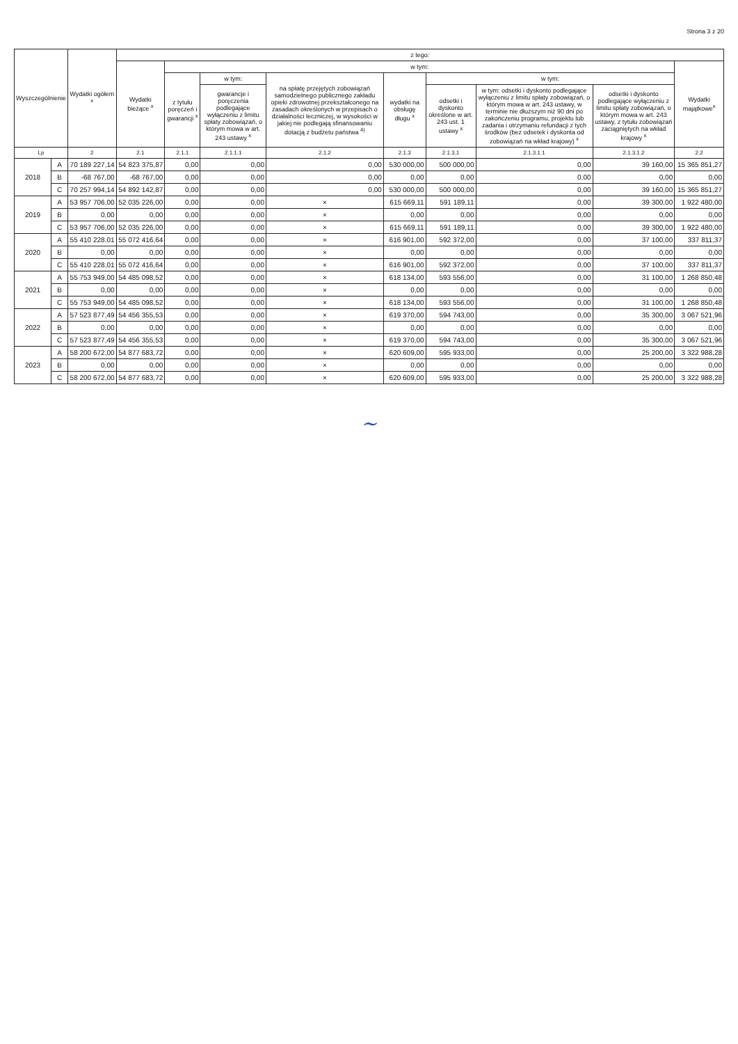Strona 3 z 20
| Wyszczególnienie | | Wydatki ogółem <sup>x</sup> | z tego: | | | | | | | | |
| --- | --- | --- | --- | --- | --- | --- | --- | --- | --- | --- | --- |
| | | | Wydatki bieżące <sup>x</sup> | w tym: | | | | | | | Wydatki majątkowe<sup>x</sup> |
| | | | | z tytułu poręczeń i gwarancji <sup>x</sup> | w tym: | na spłatę przejętych zobowiązań samodzielnego publicznego zakładu opieki zdrowotnej przekształconego na zasadach określonych w przepisach o działalności leczniczej, w wysokości w jakiej nie podlegają sfinansowaniu dotacją z budżetu państwa <sup>4)</sup> | wydatki na obsługę długu <sup>x</sup> | w tym: | | | |
| | | | | | gwarancje i poręczenia podlegające wyłączeniu z limitu spłaty zobowiązań, o którym mowa w art. 243 ustawy <sup>x</sup> | | | odsetki i dyskonto określone w art. 243 ust. 1 ustawy <sup>x</sup> | w tym: odsetki i dyskonto podlegające wyłączeniu z limitu spłaty zobowiązań, o którym mowa w art. 243 ustawy, w terminie nie dłuższym niż 90 dni po zakończeniu programu, projektu lub zadania i otrzymaniu refundacji z tych środków (bez odsetek i dyskonta od zobowiązań na wkład krajowy) <sup>x</sup> | odsetki i dyskonto podlegające wyłączeniu z limitu spłaty zobowiązań, o którym mowa w art. 243 ustawy, z tytułu zobowiązań zaciągniętych na wkład krajowy <sup>x</sup> | |
| Lp | | 2 | 2.1 | 2.1.1 | 2.1.1.1 | 2.1.2 | 2.1.3 | 2.1.3.1 | 2.1.3.1.1 | 2.1.3.1.2 | 2.2 |
| 2018 | A | 70 189 227,14 | 54 823 375,87 | 0,00 | 0,00 | 0,00 | 530 000,00 | 500 000,00 | 0,00 | 39 160,00 | 15 365 851,27 |
| | B | -68 767,00 | -68 767,00 | 0,00 | 0,00 | 0,00 | 0,00 | 0,00 | 0,00 | 0,00 | 0,00 |
| | C | 70 257 994,14 | 54 892 142,87 | 0,00 | 0,00 | 0,00 | 530 000,00 | 500 000,00 | 0,00 | 39 160,00 | 15 365 851,27 |
| 2019 | A | 53 957 706,00 | 52 035 226,00 | 0,00 | 0,00 | × | 615 669,11 | 591 189,11 | 0,00 | 39 300,00 | 1 922 480,00 |
| | B | 0,00 | 0,00 | 0,00 | 0,00 | × | 0,00 | 0,00 | 0,00 | 0,00 | 0,00 |
| | C | 53 957 706,00 | 52 035 226,00 | 0,00 | 0,00 | × | 615 669,11 | 591 189,11 | 0,00 | 39 300,00 | 1 922 480,00 |
| 2020 | A | 55 410 228,01 | 55 072 416,64 | 0,00 | 0,00 | × | 616 901,00 | 592 372,00 | 0,00 | 37 100,00 | 337 811,37 |
| | B | 0,00 | 0,00 | 0,00 | 0,00 | × | 0,00 | 0,00 | 0,00 | 0,00 | 0,00 |
| | C | 55 410 228,01 | 55 072 416,64 | 0,00 | 0,00 | × | 616 901,00 | 592 372,00 | 0,00 | 37 100,00 | 337 811,37 |
| 2021 | A | 55 753 949,00 | 54 485 098,52 | 0,00 | 0,00 | × | 618 134,00 | 593 556,00 | 0,00 | 31 100,00 | 1 268 850,48 |
| | B | 0,00 | 0,00 | 0,00 | 0,00 | × | 0,00 | 0,00 | 0,00 | 0,00 | 0,00 |
| | C | 55 753 949,00 | 54 485 098,52 | 0,00 | 0,00 | × | 618 134,00 | 593 556,00 | 0,00 | 31 100,00 | 1 268 850,48 |
| 2022 | A | 57 523 877,49 | 54 456 355,53 | 0,00 | 0,00 | × | 619 370,00 | 594 743,00 | 0,00 | 35 300,00 | 3 067 521,96 |
| | B | 0,00 | 0,00 | 0,00 | 0,00 | × | 0,00 | 0,00 | 0,00 | 0,00 | 0,00 |
| | C | 57 523 877,49 | 54 456 355,53 | 0,00 | 0,00 | × | 619 370,00 | 594 743,00 | 0,00 | 35 300,00 | 3 067 521,96 |
| 2023 | A | 58 200 672,00 | 54 877 683,72 | 0,00 | 0,00 | × | 620 609,00 | 595 933,00 | 0,00 | 25 200,00 | 3 322 988,28 |
| | B | 0,00 | 0,00 | 0,00 | 0,00 | × | 0,00 | 0,00 | 0,00 | 0,00 | 0,00 |
| | C | 58 200 672,00 | 54 877 683,72 | 0,00 | 0,00 | × | 620 609,00 | 595 933,00 | 0,00 | 25 200,00 | 3 322 988,28 |
~